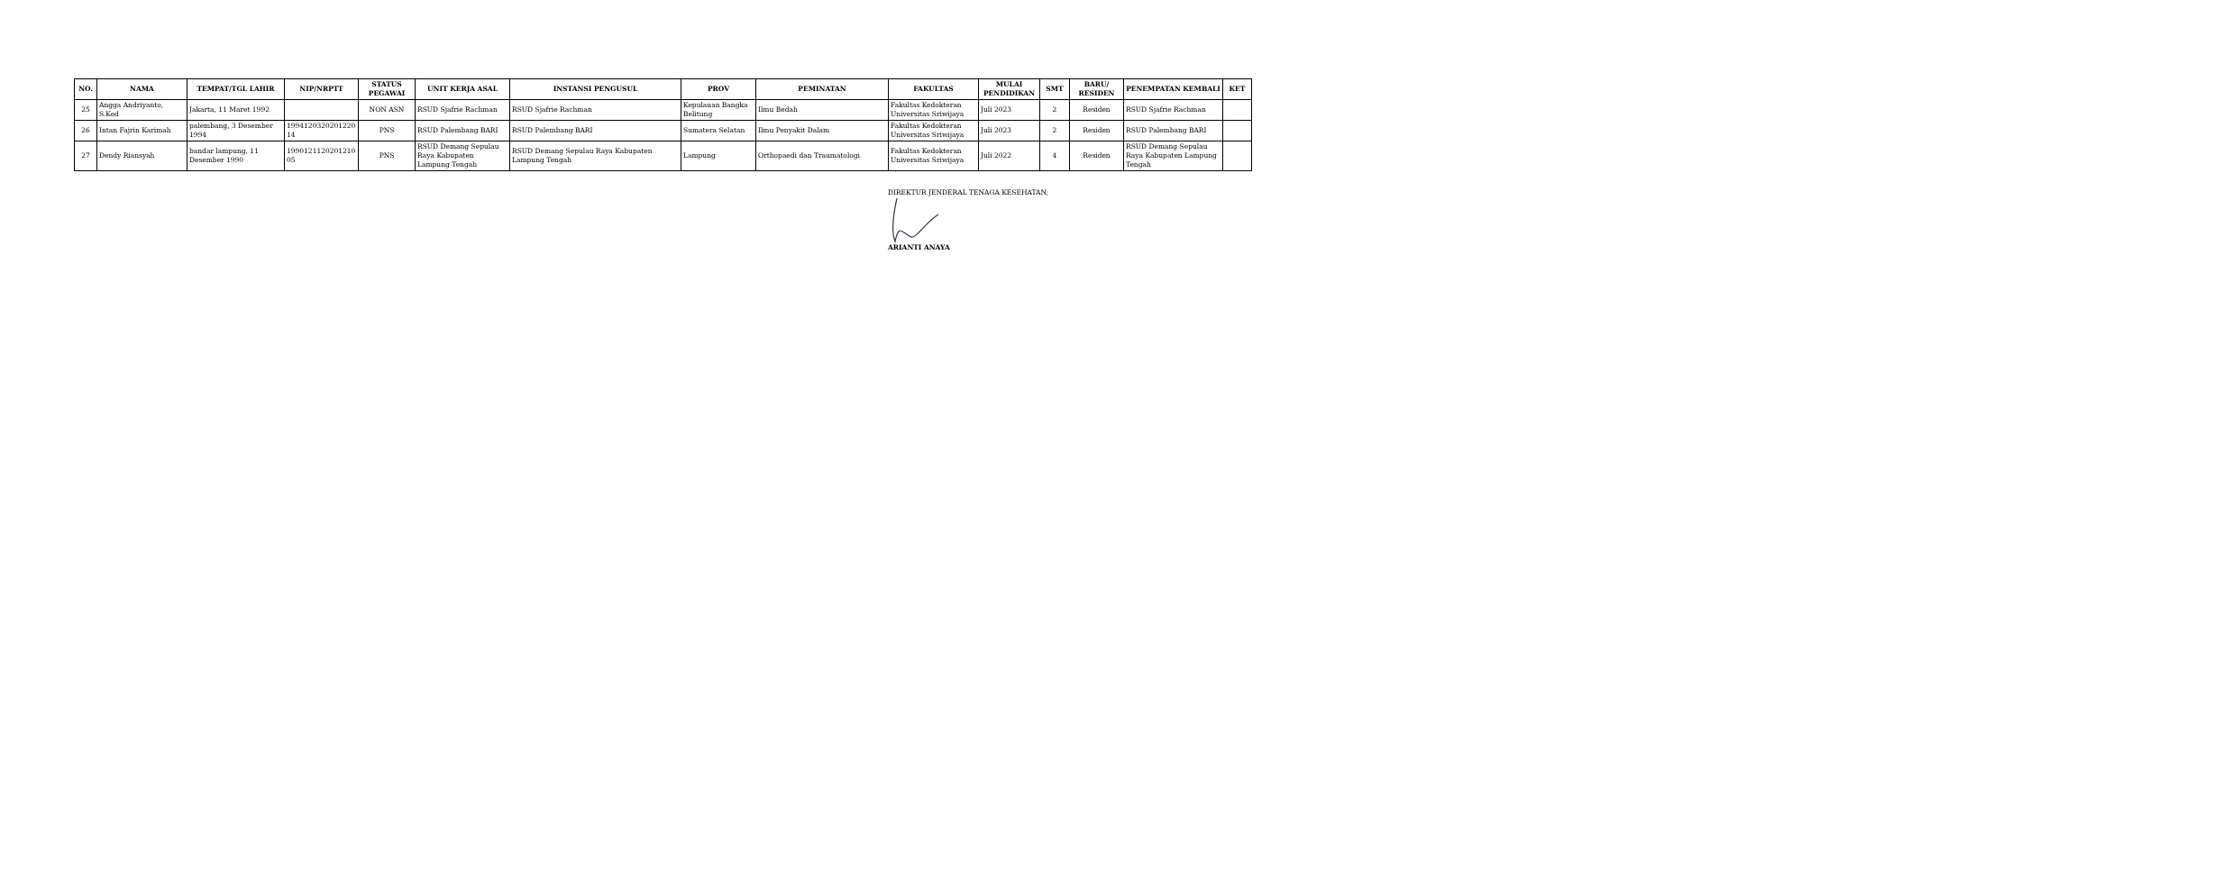| NO. | NAMA | TEMPAT/TGL LAHIR | NIP/NRPTT | STATUS PEGAWAI | UNIT KERJA ASAL | INSTANSI PENGUSUL | PROV | PEMINATAN | FAKULTAS | MULAI PENDIDIKAN | SMT | BARU/ RESIDEN | PENEMPATAN KEMBALI | KET |
| --- | --- | --- | --- | --- | --- | --- | --- | --- | --- | --- | --- | --- | --- | --- |
| 25 | Angga Andriyanto, S.Ked | Jakarta, 11 Maret 1992 | | NON ASN | RSUD Sjafrie Rachman | RSUD Sjafrie Rachman | Kepulauan Bangka Belitung | Ilmu Bedah | Fakultas Kedokteran Universitas Sriwijaya | Juli 2023 | 2 | Residen | RSUD Sjafrie Rachman | |
| 26 | Intan Fajrin Karimah | palembang, 3 Desember 1994 | 1994120320201220 14 | PNS | RSUD Palembang BARI | RSUD Palembang BARI | Sumatera Selatan | Ilmu Penyakit Dalam | Fakultas Kedokteran Universitas Sriwijaya | Juli 2023 | 2 | Residen | RSUD Palembang BARI | |
| 27 | Dendy Riansyah | bandar lampung, 11 Desember 1990 | 1990121120201210 05 | PNS | RSUD Demang Sepulau Raya Kabupaten Lampung Tengah | RSUD Demang Sepulau Raya Kabupaten Lampung Tengah | Lampung | Orthopaedi dan Traumatologi | Fakultas Kedokteran Universitas Sriwijaya | Juli 2022 | 4 | Residen | RSUD Demang Sepulau Raya Kabupaten Lampung Tengah | |
DIREKTUR JENDERAL TENAGA KESEHATAN,
ARIANTI ANAYA